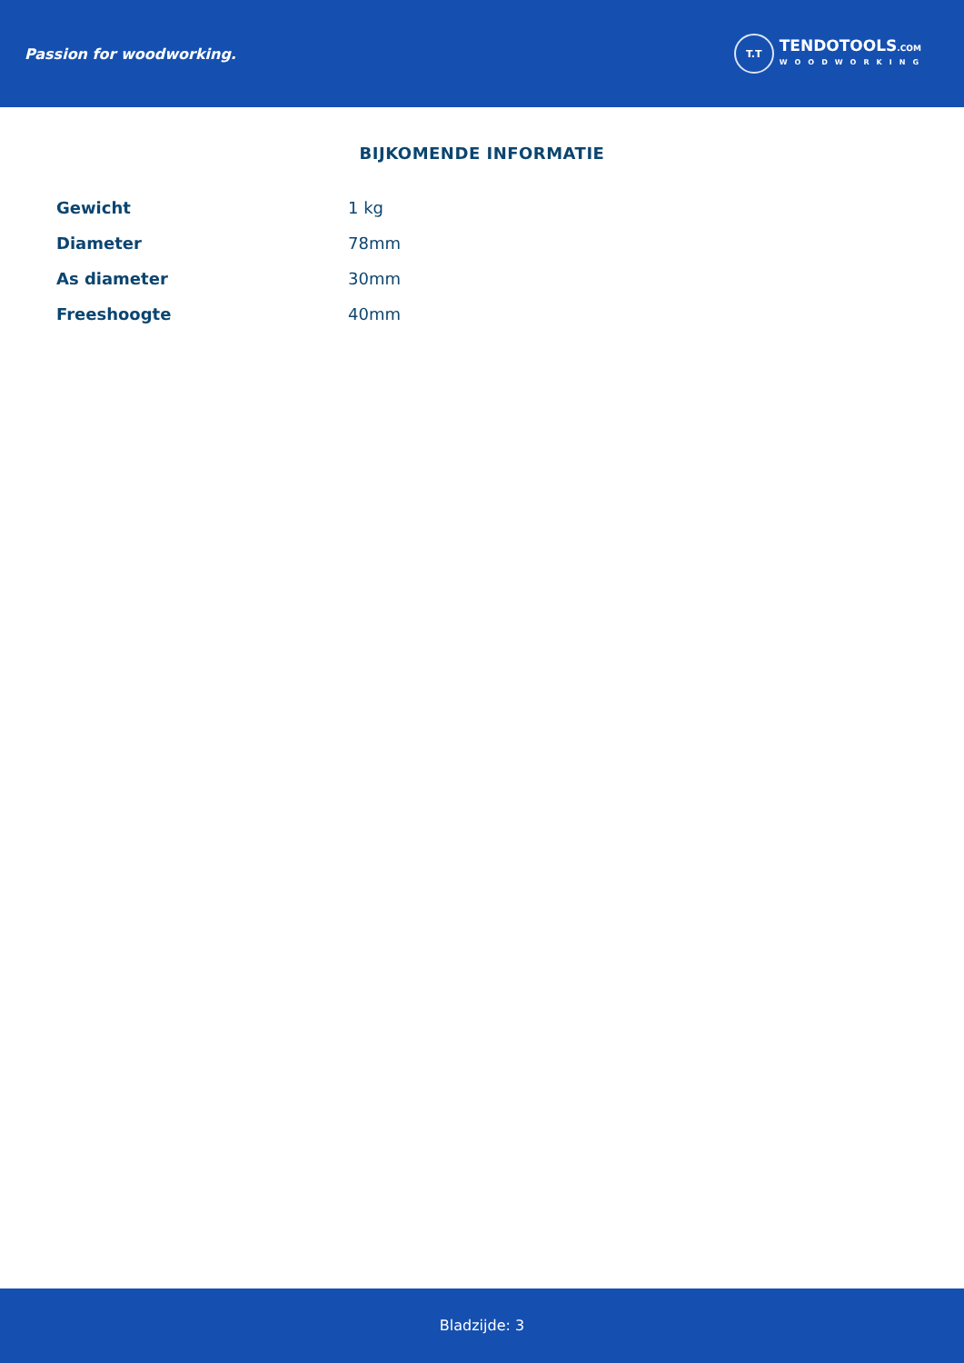Passion for woodworking.
T.T
TENDOTOOLS.COM
WOODWORKING
BIJKOMENDE INFORMATIE
| Gewicht | 1 kg |
| Diameter | 78mm |
| As diameter | 30mm |
| Freeshoogte | 40mm |
Bladzijde: 3